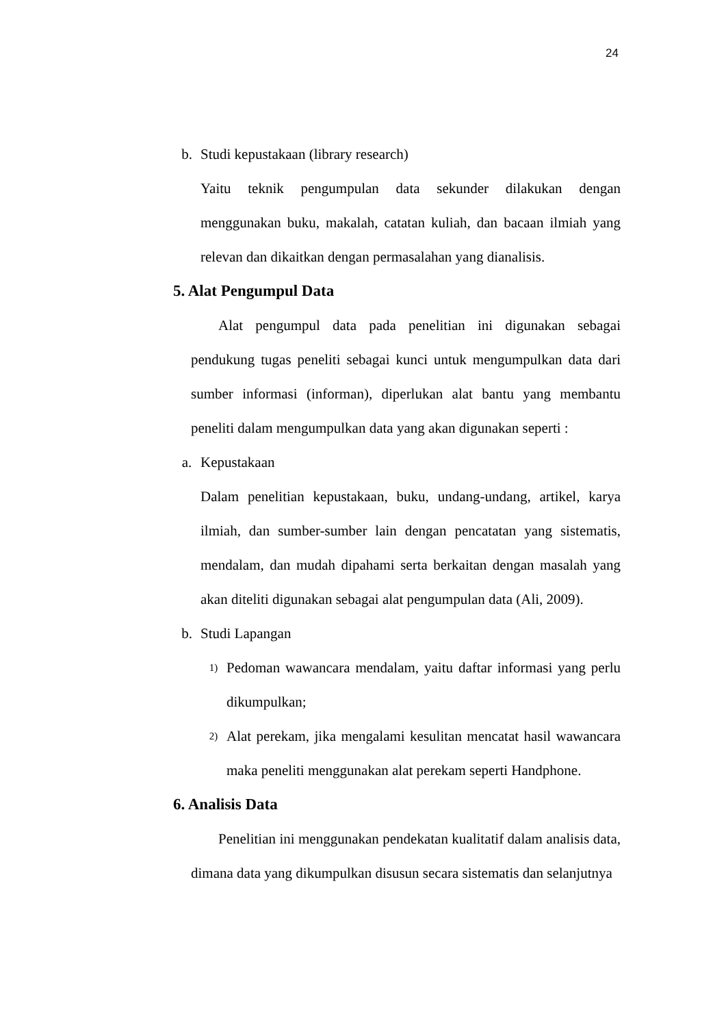24
b. Studi kepustakaan (library research)
Yaitu teknik pengumpulan data sekunder dilakukan dengan menggunakan buku, makalah, catatan kuliah, dan bacaan ilmiah yang relevan dan dikaitkan dengan permasalahan yang dianalisis.
5. Alat Pengumpul Data
Alat pengumpul data pada penelitian ini digunakan sebagai pendukung tugas peneliti sebagai kunci untuk mengumpulkan data dari sumber informasi (informan), diperlukan alat bantu yang membantu peneliti dalam mengumpulkan data yang akan digunakan seperti :
a. Kepustakaan
Dalam penelitian kepustakaan, buku, undang-undang, artikel, karya ilmiah, dan sumber-sumber lain dengan pencatatan yang sistematis, mendalam, dan mudah dipahami serta berkaitan dengan masalah yang akan diteliti digunakan sebagai alat pengumpulan data (Ali, 2009).
b. Studi Lapangan
1)
Pedoman wawancara mendalam, yaitu daftar informasi yang perlu dikumpulkan;
2)
Alat perekam, jika mengalami kesulitan mencatat hasil wawancara maka peneliti menggunakan alat perekam seperti Handphone.
6. Analisis Data
Penelitian ini menggunakan pendekatan kualitatif dalam analisis data, dimana data yang dikumpulkan disusun secara sistematis dan selanjutnya